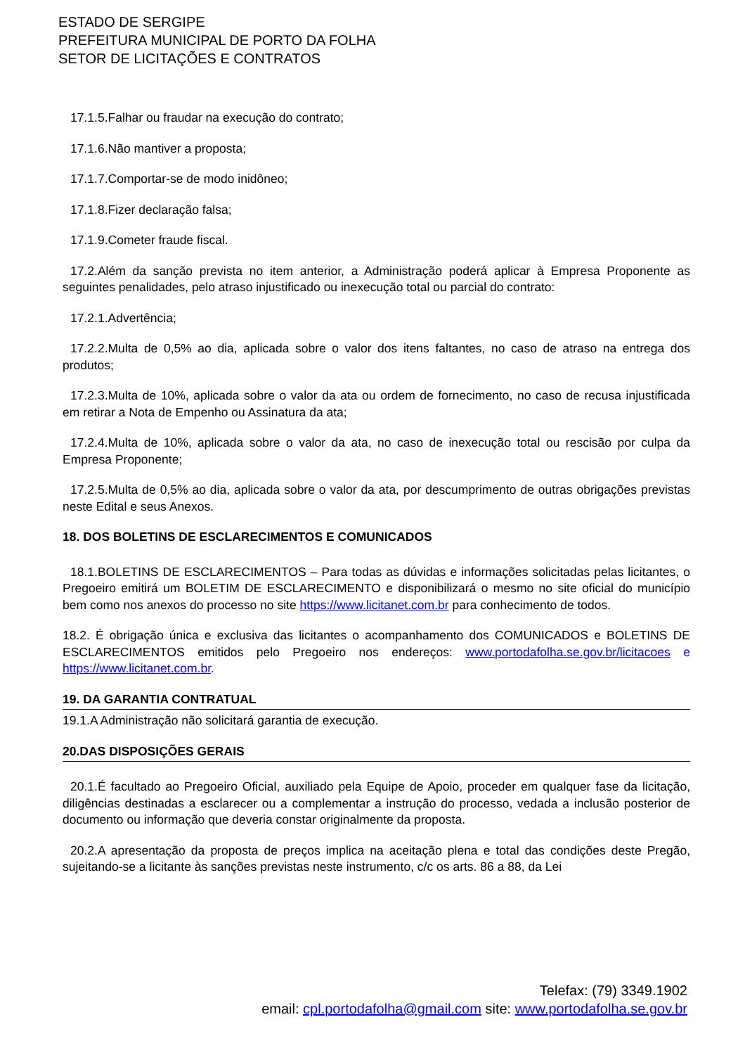ESTADO DE SERGIPE
PREFEITURA MUNICIPAL DE PORTO DA FOLHA
SETOR DE LICITAÇÕES E CONTRATOS
17.1.5.Falhar ou fraudar na execução do contrato;
17.1.6.Não mantiver a proposta;
17.1.7.Comportar-se de modo inidôneo;
17.1.8.Fizer declaração falsa;
17.1.9.Cometer fraude fiscal.
17.2.Além da sanção prevista no item anterior, a Administração poderá aplicar à Empresa Proponente as seguintes penalidades, pelo atraso injustificado ou inexecução total ou parcial do contrato:
17.2.1.Advertência;
17.2.2.Multa de 0,5% ao dia, aplicada sobre o valor dos itens faltantes, no caso de atraso na entrega dos produtos;
17.2.3.Multa de 10%, aplicada sobre o valor da ata ou ordem de fornecimento, no caso de recusa injustificada em retirar a Nota de Empenho ou Assinatura da ata;
17.2.4.Multa de 10%, aplicada sobre o valor da ata, no caso de inexecução total ou rescisão por culpa da Empresa Proponente;
17.2.5.Multa de 0,5% ao dia, aplicada sobre o valor da ata, por descumprimento de outras obrigações previstas neste Edital e seus Anexos.
18. DOS BOLETINS DE ESCLARECIMENTOS E COMUNICADOS
18.1.BOLETINS DE ESCLARECIMENTOS – Para todas as dúvidas e informações solicitadas pelas licitantes, o Pregoeiro emitirá um BOLETIM DE ESCLARECIMENTO e disponibilizará o mesmo no site oficial do município bem como nos anexos do processo no site https://www.licitanet.com.br para conhecimento de todos.
18.2. É obrigação única e exclusiva das licitantes o acompanhamento dos COMUNICADOS e BOLETINS DE ESCLARECIMENTOS emitidos pelo Pregoeiro nos endereços: www.portodafolha.se.gov.br/licitacoes e https://www.licitanet.com.br.
19. DA GARANTIA CONTRATUAL
19.1.A Administração não solicitará garantia de execução.
20.DAS DISPOSIÇÕES GERAIS
20.1.É facultado ao Pregoeiro Oficial, auxiliado pela Equipe de Apoio, proceder em qualquer fase da licitação, diligências destinadas a esclarecer ou a complementar a instrução do processo, vedada a inclusão posterior de documento ou informação que deveria constar originalmente da proposta.
20.2.A apresentação da proposta de preços implica na aceitação plena e total das condições deste Pregão, sujeitando-se a licitante às sanções previstas neste instrumento, c/c os arts. 86 a 88, da Lei
Telefax: (79) 3349.1902
email: cpl.portodafolha@gmail.com site: www.portodafolha.se.gov.br